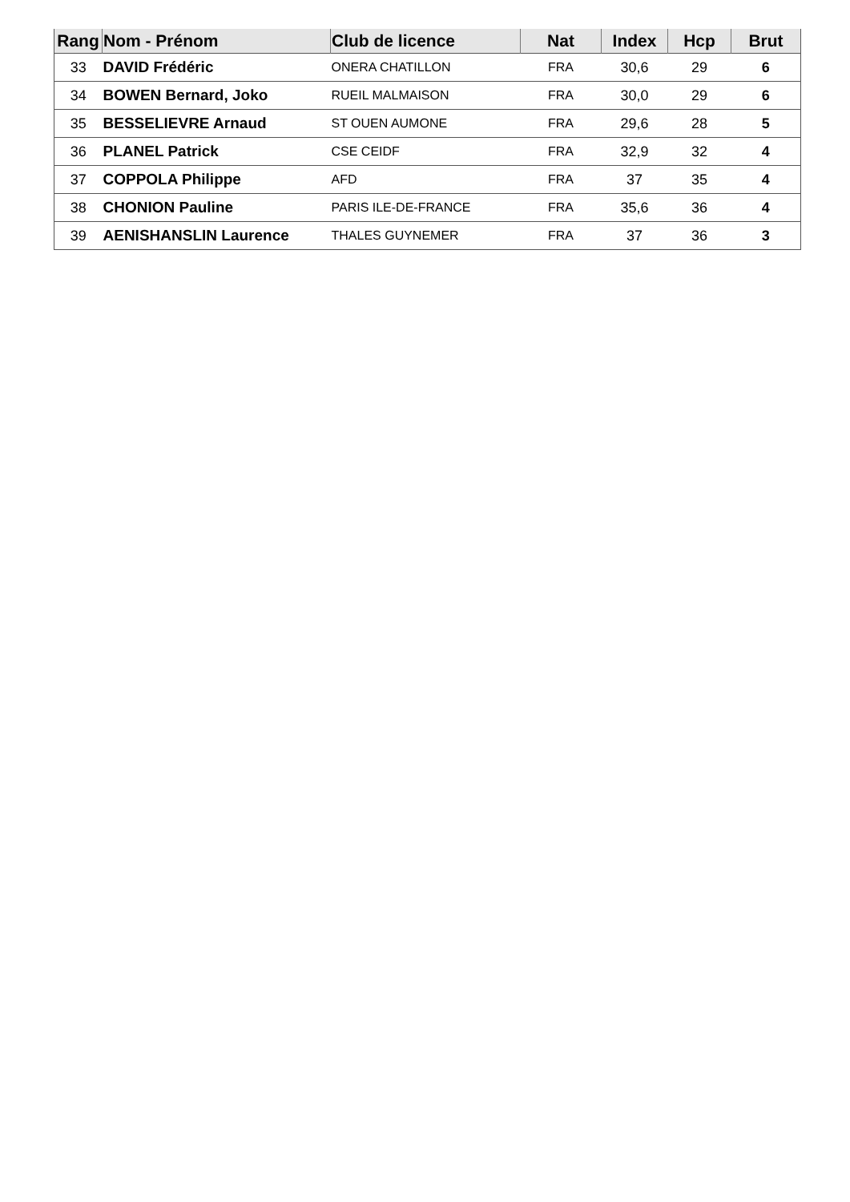| Rang | Nom - Prénom | Club de licence | Nat | Index | Hcp | Brut |
| --- | --- | --- | --- | --- | --- | --- |
| 33 | DAVID Frédéric | ONERA CHATILLON | FRA | 30,6 | 29 | 6 |
| 34 | BOWEN Bernard, Joko | RUEIL MALMAISON | FRA | 30,0 | 29 | 6 |
| 35 | BESSELIEVRE Arnaud | ST OUEN AUMONE | FRA | 29,6 | 28 | 5 |
| 36 | PLANEL Patrick | CSE CEIDF | FRA | 32,9 | 32 | 4 |
| 37 | COPPOLA Philippe | AFD | FRA | 37 | 35 | 4 |
| 38 | CHONION Pauline | PARIS ILE-DE-FRANCE | FRA | 35,6 | 36 | 4 |
| 39 | AENISHANSLIN Laurence | THALES GUYNEMER | FRA | 37 | 36 | 3 |